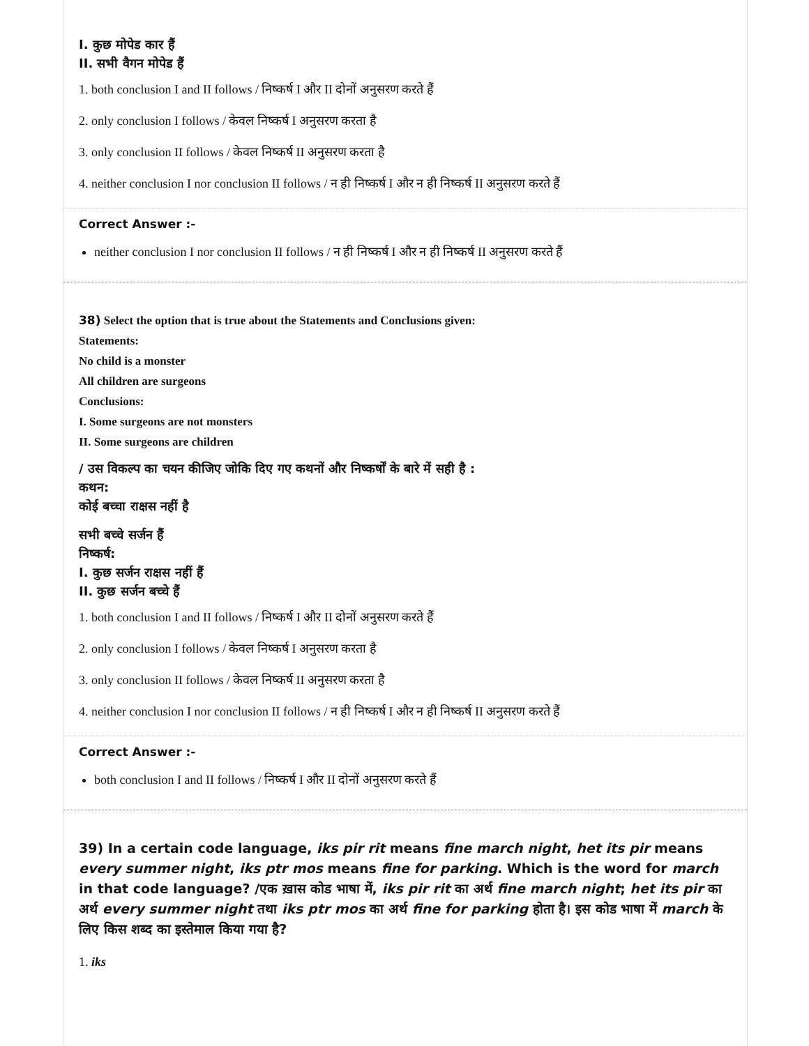I. कुछ मोपेड कार हैं
II. सभी वैगन मोपेड हैं
1. both conclusion I and II follows / निष्कर्ष I और II दोनों अनुसरण करते हैं
2. only conclusion I follows / केवल निष्कर्ष I अनुसरण करता है
3. only conclusion II follows / केवल निष्कर्ष II अनुसरण करता है
4. neither conclusion I nor conclusion II follows / न ही निष्कर्ष I और न ही निष्कर्ष II अनुसरण करते हैं
Correct Answer :-
neither conclusion I nor conclusion II follows / न ही निष्कर्ष I और न ही निष्कर्ष II अनुसरण करते हैं
38) Select the option that is true about the Statements and Conclusions given:
Statements:
No child is a monster
All children are surgeons
Conclusions:
I. Some surgeons are not monsters
II. Some surgeons are children
/ उस विकल्प का चयन कीजिए जोकि दिए गए कथनों और निष्कर्षों के बारे में सही है :
कथन:
कोई बच्चा राक्षस नहीं है
सभी बच्चे सर्जन हैं
निष्कर्ष:
I. कुछ सर्जन राक्षस नहीं हैं
II. कुछ सर्जन बच्चे हैं
1. both conclusion I and II follows / निष्कर्ष I और II दोनों अनुसरण करते हैं
2. only conclusion I follows / केवल निष्कर्ष I अनुसरण करता है
3. only conclusion II follows / केवल निष्कर्ष II अनुसरण करता है
4. neither conclusion I nor conclusion II follows / न ही निष्कर्ष I और न ही निष्कर्ष II अनुसरण करते हैं
Correct Answer :-
both conclusion I and II follows / निष्कर्ष I और II दोनों अनुसरण करते हैं
39) In a certain code language, iks pir rit means fine march night, het its pir means every summer night, iks ptr mos means fine for parking. Which is the word for march in that code language? /एक ख़ास कोड भाषा में, iks pir rit का अर्थ fine march night; het its pir का अर्थ every summer night तथा iks ptr mos का अर्थ fine for parking होता है। इस कोड भाषा में march के लिए किस शब्द का इस्तेमाल किया गया है?
1. iks